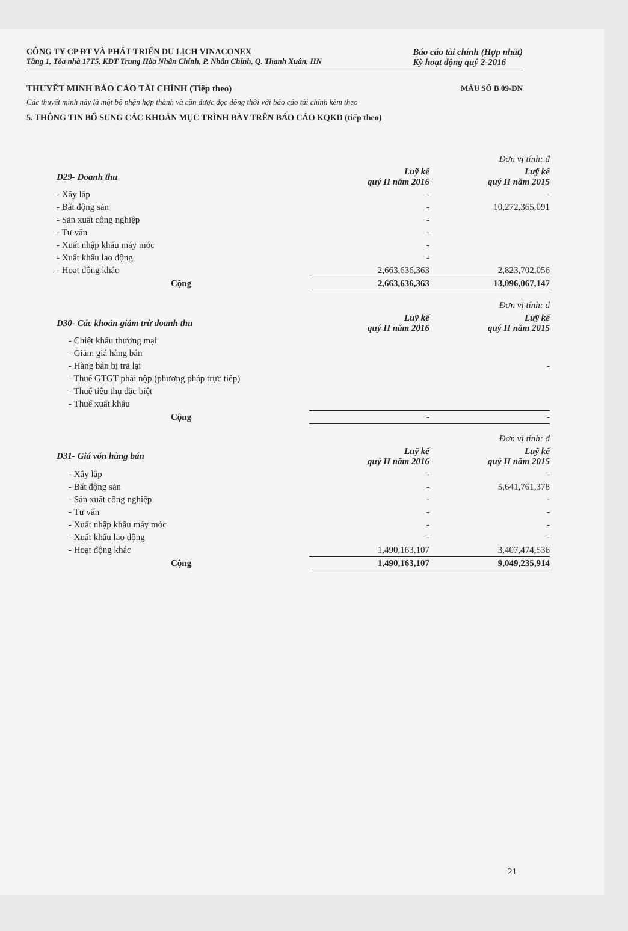CÔNG TY CP ĐT VÀ PHÁT TRIỂN DU LỊCH VINACONEX
Tầng 1, Tòa nhà 17T5, KĐT Trung Hòa Nhân Chính, P. Nhân Chính, Q. Thanh Xuân, HN
Báo cáo tài chính (Hợp nhất)
Kỳ hoạt động quý 2-2016
THUYẾT MINH BÁO CÁO TÀI CHÍNH (Tiếp theo) MẪU SỐ B 09-DN
Các thuyết minh này là một bộ phận hợp thành và cần được đọc đồng thời với báo cáo tài chính kèm theo
5. THÔNG TIN BỔ SUNG CÁC KHOẢN MỤC TRÌNH BÀY TRÊN BÁO CÁO KQKD (tiếp theo)
| | | Đơn vị tính: đ |
| D29- Doanh thu | Luỹ kế quý II năm 2016 | Luỹ kế quý II năm 2015 |
| - Xây lắp | - | - |
| - Bất động sản | - | 10,272,365,091 |
| - Sản xuất công nghiệp | - | |
| - Tư vấn | - | |
| - Xuất nhập khẩu máy móc | - | |
| - Xuất khẩu lao động | - | |
| - Hoạt động khác | 2,663,636,363 | 2,823,702,056 |
| Cộng | 2,663,636,363 | 13,096,067,147 |
| | | Đơn vị tính: đ |
| D30- Các khoản giảm trừ doanh thu | Luỹ kế quý II năm 2016 | Luỹ kế quý II năm 2015 |
| - Chiết khấu thương mại | | |
| - Giảm giá hàng bán | | |
| - Hàng bán bị trả lại | | - |
| - Thuế GTGT phải nộp (phương pháp trực tiếp) | | |
| - Thuế tiêu thụ đặc biệt | | |
| - Thuế xuất khẩu | | |
| Cộng | - | - |
| | | Đơn vị tính: đ |
| D31- Giá vốn hàng bán | Luỹ kế quý II năm 2016 | Luỹ kế quý II năm 2015 |
| - Xây lắp | - | - |
| - Bất động sản | - | 5,641,761,378 |
| - Sản xuất công nghiệp | - | - |
| - Tư vấn | - | - |
| - Xuất nhập khẩu máy móc | - | - |
| - Xuất khẩu lao động | - | - |
| - Hoạt động khác | 1,490,163,107 | 3,407,474,536 |
| Cộng | 1,490,163,107 | 9,049,235,914 |
21